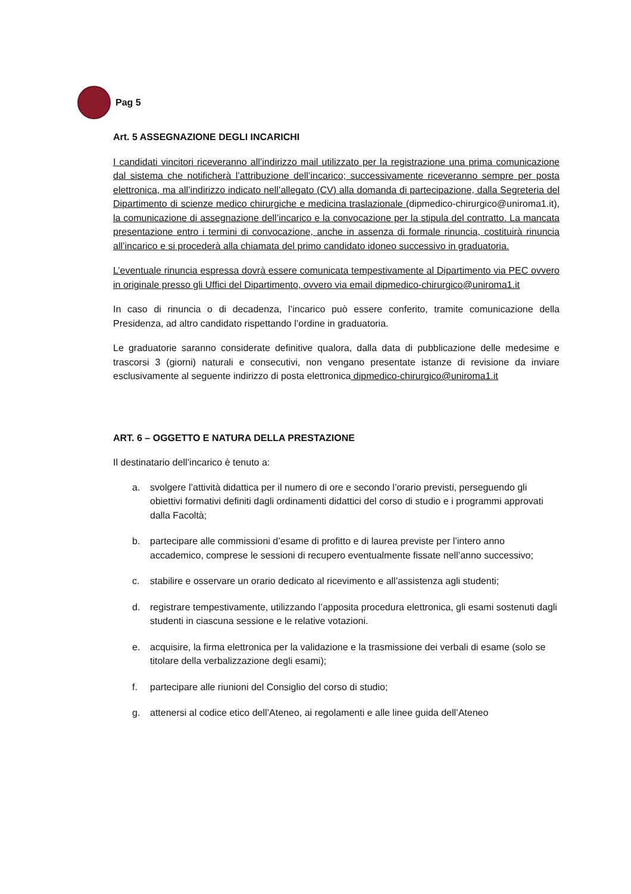Pag 5
Art. 5 ASSEGNAZIONE DEGLI INCARICHI
I candidati vincitori riceveranno all’indirizzo mail utilizzato per la registrazione una prima comunicazione dal sistema che notificherà l’attribuzione dell’incarico; successivamente riceveranno sempre per posta elettronica, ma all’indirizzo indicato nell’allegato (CV) alla domanda di partecipazione, dalla Segreteria del Dipartimento di scienze medico chirurgiche e medicina traslazionale (dipmedico-chirurgico@uniroma1.it), la comunicazione di assegnazione dell’incarico e la convocazione per la stipula del contratto. La mancata presentazione entro i termini di convocazione, anche in assenza di formale rinuncia, costituirà rinuncia all’incarico e si procederà alla chiamata del primo candidato idoneo successivo in graduatoria.
L’eventuale rinuncia espressa dovrà essere comunicata tempestivamente al Dipartimento via PEC ovvero in originale presso gli Uffici del Dipartimento, ovvero via email dipmedico-chirurgico@uniroma1.it
In caso di rinuncia o di decadenza, l’incarico può essere conferito, tramite comunicazione della Presidenza, ad altro candidato rispettando l’ordine in graduatoria.
Le graduatorie saranno considerate definitive qualora, dalla data di pubblicazione delle medesime e trascorsi 3 (giorni) naturali e consecutivi, non vengano presentate istanze di revisione da inviare esclusivamente al seguente indirizzo di posta elettronica dipmedico-chirurgico@uniroma1.it
ART. 6 – OGGETTO E NATURA DELLA PRESTAZIONE
Il destinatario dell’incarico è tenuto a:
a. svolgere l’attività didattica per il numero di ore e secondo l’orario previsti, perseguendo gli obiettivi formativi definiti dagli ordinamenti didattici del corso di studio e i programmi approvati dalla Facoltà;
b. partecipare alle commissioni d’esame di profitto e di laurea previste per l’intero anno accademico, comprese le sessioni di recupero eventualmente fissate nell’anno successivo;
c. stabilire e osservare un orario dedicato al ricevimento e all’assistenza agli studenti;
d. registrare tempestivamente, utilizzando l’apposita procedura elettronica, gli esami sostenuti dagli studenti in ciascuna sessione e le relative votazioni.
e. acquisire, la firma elettronica per la validazione e la trasmissione dei verbali di esame (solo se titolare della verbalizzazione degli esami);
f. partecipare alle riunioni del Consiglio del corso di studio;
g. attenersi al codice etico dell’Ateneo, ai regolamenti e alle linee guida dell’Ateneo